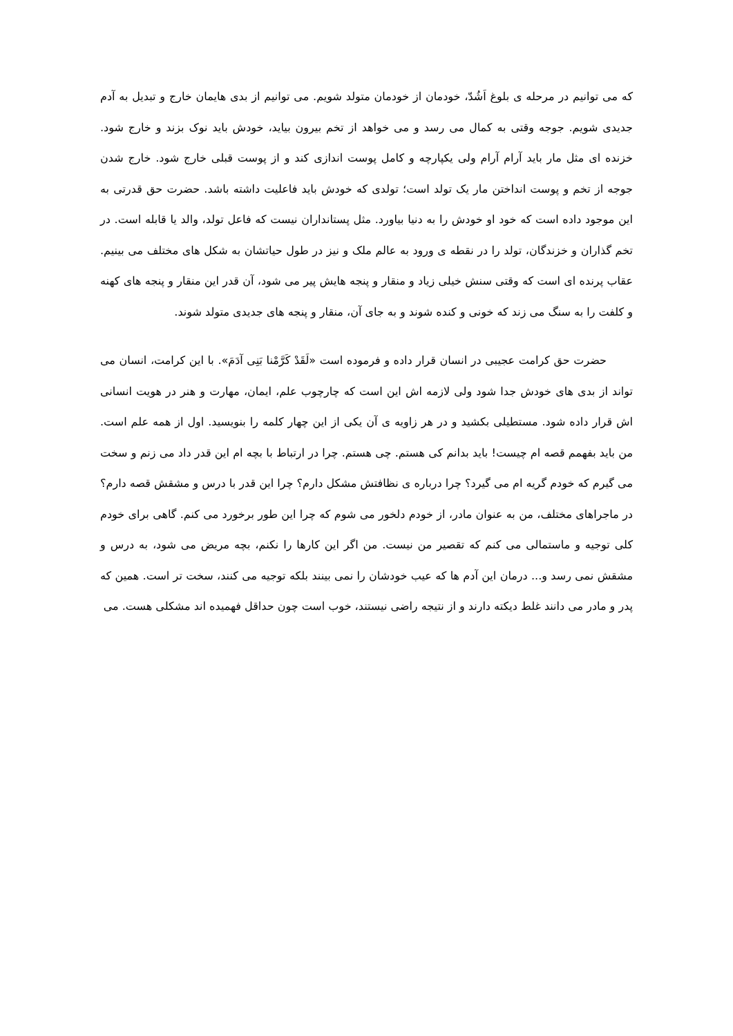که می توانیم در مرحله ی بلوغ اَشُدّ، خودمان از خودمان متولد شویم. می توانیم از بدی هایمان خارج و تبدیل به آدم جدیدی شویم. جوجه وقتی به کمال می رسد و می خواهد از تخم بیرون بیاید، خودش باید نوک بزند و خارج شود. خزنده ای مثل مار باید آرام آرام ولی یکپارچه و کامل پوست اندازی کند و از پوست قبلی خارج شود. خارج شدن جوجه از تخم و پوست انداختن مار یک تولد است؛ تولدی که خودش باید فاعلیت داشته باشد. حضرت حق قدرتی به این موجود داده است که خود او خودش را به دنیا بیاورد. مثل پستانداران نیست که فاعل تولد، والد یا قابله است. در تخم گذاران و خزندگان، تولد را در نقطه ی ورود به عالم ملک و نیز در طول حیاتشان به شکل های مختلف می بینیم. عقاب پرنده ای است که وقتی سنش خیلی زیاد و منقار و پنجه هایش پیر می شود، آن قدر این منقار و پنجه های کهنه و کلفت را به سنگ می زند که خونی و کنده شوند و به جای آن، منقار و پنجه های جدیدی متولد شوند.
حضرت حق کرامت عجیبی در انسان قرار داده و فرموده است «لَقَدْ کَرَّمْنا بَنِی آدَمَ». با این کرامت، انسان می تواند از بدی های خودش جدا شود ولی لازمه اش این است که چارچوب علم، ایمان، مهارت و هنر در هویت انسانی اش قرار داده شود. مستطیلی بکشید و در هر زاویه ی آن یکی از این چهار کلمه را بنویسید. اول از همه علم است. من باید بفهمم قصه ام چیست! باید بدانم کی هستم. چی هستم. چرا در ارتباط با بچه ام این قدر داد می زنم و سخت می گیرم که خودم گریه ام می گیرد؟ چرا درباره ی نظافتش مشکل دارم؟ چرا این قدر با درس و مشقش قصه دارم؟ در ماجراهای مختلف، من به عنوان مادر، از خودم دلخور می شوم که چرا این طور برخورد می کنم. گاهی برای خودم کلی توجیه و ماستمالی می کنم که تقصیر من نیست. من اگر این کارها را نکنم، بچه مریض می شود، به درس و مشقش نمی رسد و... درمان این آدم ها که عیب خودشان را نمی بینند بلکه توجیه می کنند، سخت تر است. همین که پدر و مادر می دانند غلط دیکته دارند و از نتیجه راضی نیستند، خوب است چون حداقل فهمیده اند مشکلی هست. می